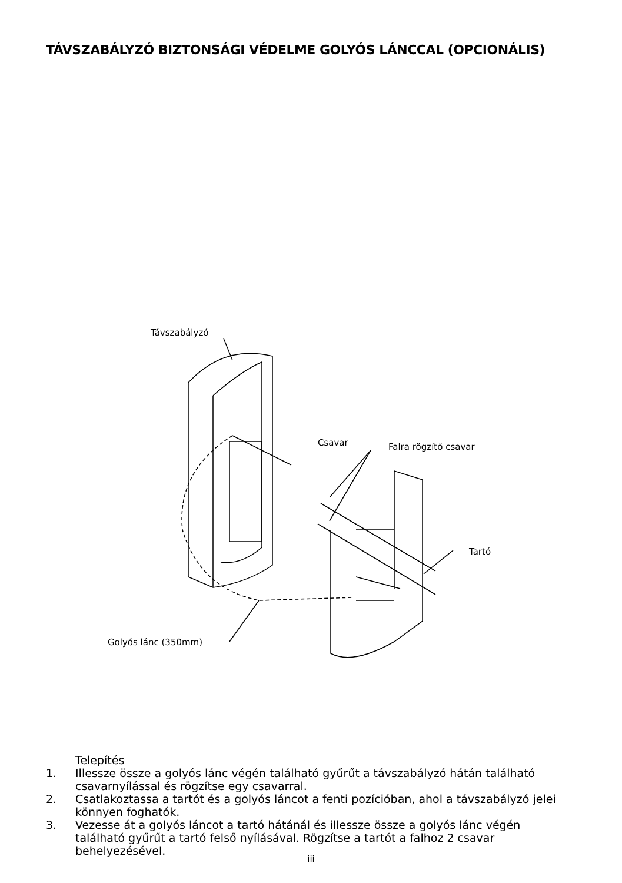TÁVSZABÁLYZÓ BIZTONSÁGI VÉDELME GOLYÓS LÁNCCAL (OPCIONÁLIS)
Távszabályzó
Csavar
Falra rögzítő csavar
Tartó
Golyós lánc (350mm)
Telepítés
1. Illessze össze a golyós lánc végén található gyűrűt a távszabályzó hátán található csavarnyílással és rögzítse egy csavarral.
2. Csatlakoztassa a tartót és a golyós láncot a fenti pozícióban, ahol a távszabályzó jelei könnyen foghatók.
3. Vezesse át a golyós láncot a tartó hátánál és illessze össze a golyós lánc végén található gyűrűt a tartó felső nyílásával. Rögzítse a tartót a falhoz 2 csavar behelyezésével.
iii